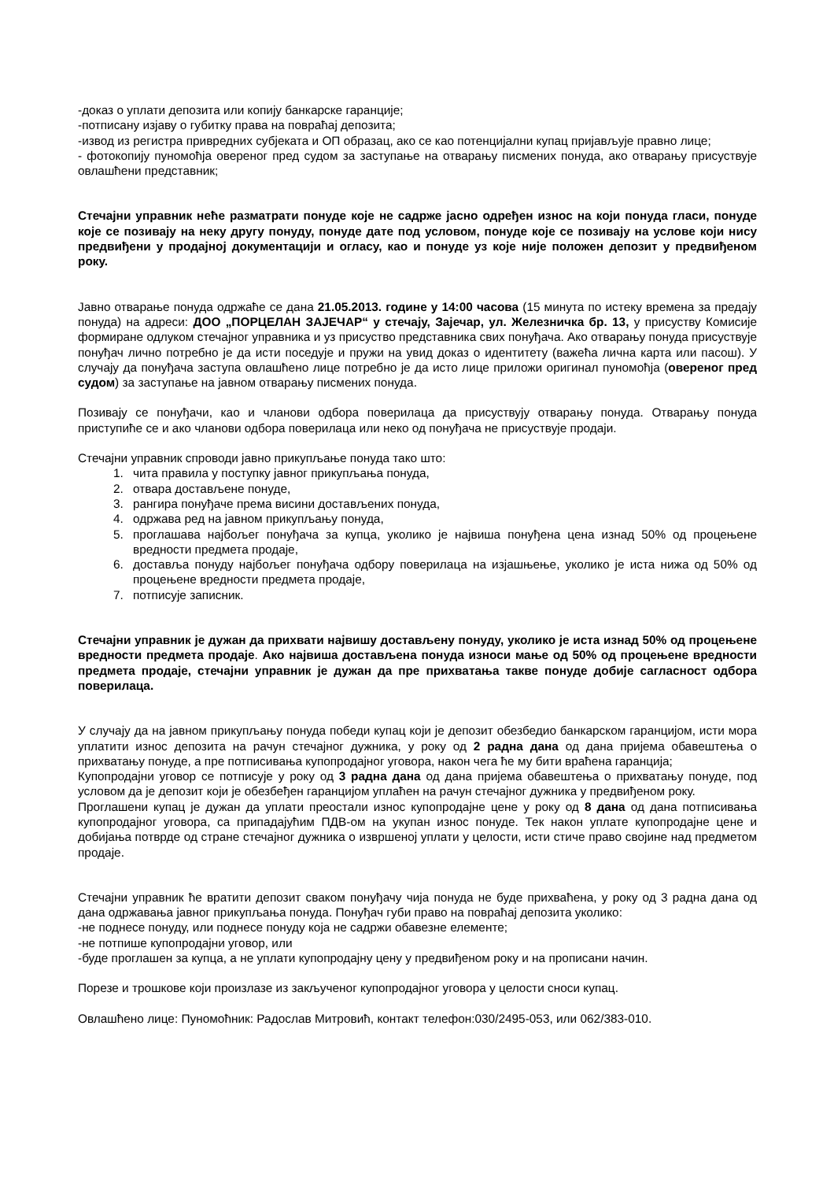-доказ о уплати депозита или копију банкарске гаранције;
-потписану изјаву о губитку права на повраћај депозита;
-извод из регистра привредних субјеката и ОП образац, ако се као потенцијални купац пријављује правно лице;
- фотокопију пуномоћја овереног пред судом за заступање на отварању писмених понуда, ако отварању присуствује овлашћени представник;
Стечајни управник неће разматрати понуде које не садрже јасно одређен износ на који понуда гласи, понуде које се позивају на неку другу понуду, понуде дате под условом, понуде које се позивају на услове који нису предвиђени у продајној документацији и огласу, као и понуде уз које није положен депозит у предвиђеном року.
Јавно отварање понуда одржаће се дана 21.05.2013. године у 14:00 часова (15 минута по истеку времена за предају понуда) на адреси: ДОО „ПОРЦЕЛАН ЗАЈЕЧАР“ у стечају, Зајечар, ул. Железничка бр. 13, у присуству Комисије формиране одлуком стечајног управника и уз присуство представника свих понуђача. Ако отварању понуда присуствује понуђач лично потребно је да исти поседује и пружи на увид доказ о идентитету (важећа лична карта или пасош). У случају да понуђача заступа овлашћено лице потребно је да исто лице приложи оригинал пуномоћја (овереног пред судом) за заступање на јавном отварању писмених понуда.
Позивају се понуђачи, као и чланови одбора поверилаца да присуствују отварању понуда. Отварању понуда приступиће се и ако чланови одбора поверилаца или неко од понуђача не присуствује продаји.
Стечајни управник спроводи јавно прикупљање понуда тако што:
1. чита правила у поступку јавног прикупљања понуда,
2. отвара достављене понуде,
3. рангира понуђаче према висини достављених понуда,
4. одржава ред на јавном прикупљању понуда,
5. проглашава најбољег понуђача за купца, уколико је највиша понуђена цена изнад 50% од процењене вредности предмета продаје,
6. доставља понуду најбољег понуђача одбору поверилаца на изјашњење, уколико је иста нижа од 50% од процењене вредности предмета продаје,
7. потписује записник.
Стечајни управник је дужан да прихвати највишу достављену понуду, уколико је иста изнад 50% од процењене вредности предмета продаје. Ако највиша достављена понуда износи мање од 50% од процењене вредности предмета продаје, стечајни управник је дужан да пре прихватања такве понуде добије сагласност одбора поверилаца.
У случају да на јавном прикупљању понуда победи купац који је депозит обезбедио банкарском гаранцијом, исти мора уплатити износ депозита на рачун стечајног дужника, у року од 2 радна дана од дана пријема обавештења о прихватању понуде, а пре потписивања купопродајног уговора, након чега ће му бити враћена гаранција;
Купопродајни уговор се потписује у року од 3 радна дана од дана пријема обавештења о прихватању понуде, под условом да је депозит који је обезбеђен гаранцијом уплаћен на рачун стечајног дужника у предвиђеном року.
Проглашени купац је дужан да уплати преостали износ купопродајне цене у року од 8 дана од дана потписивања купопродајног уговора, са припадајућим ПДВ-ом на укупан износ понуде. Тек након уплате купопродајне цене и добијања потврде од стране стечајног дужника о извршеној уплати у целости, исти стиче право својине над предметом продаје.
Стечајни управник ће вратити депозит сваком понуђачу чија понуда не буде прихваћена, у року од 3 радна дана од дана одржавања јавног прикупљања понуда. Понуђач губи право на повраћај депозита уколико:
-не поднесе понуду, или поднесе понуду која не садржи обавезне елементе;
-не потпише купопродајни уговор, или
-буде проглашен за купца, а не уплати купопродајну цену у предвиђеном року и на прописани начин.
Порезе и трошкове који произлазе из закљученог купопродајног уговора у целости сноси купац.
Овлашћено лице: Пуномоћник: Радослав Митровић, контакт телефон:030/2495-053, или 062/383-010.